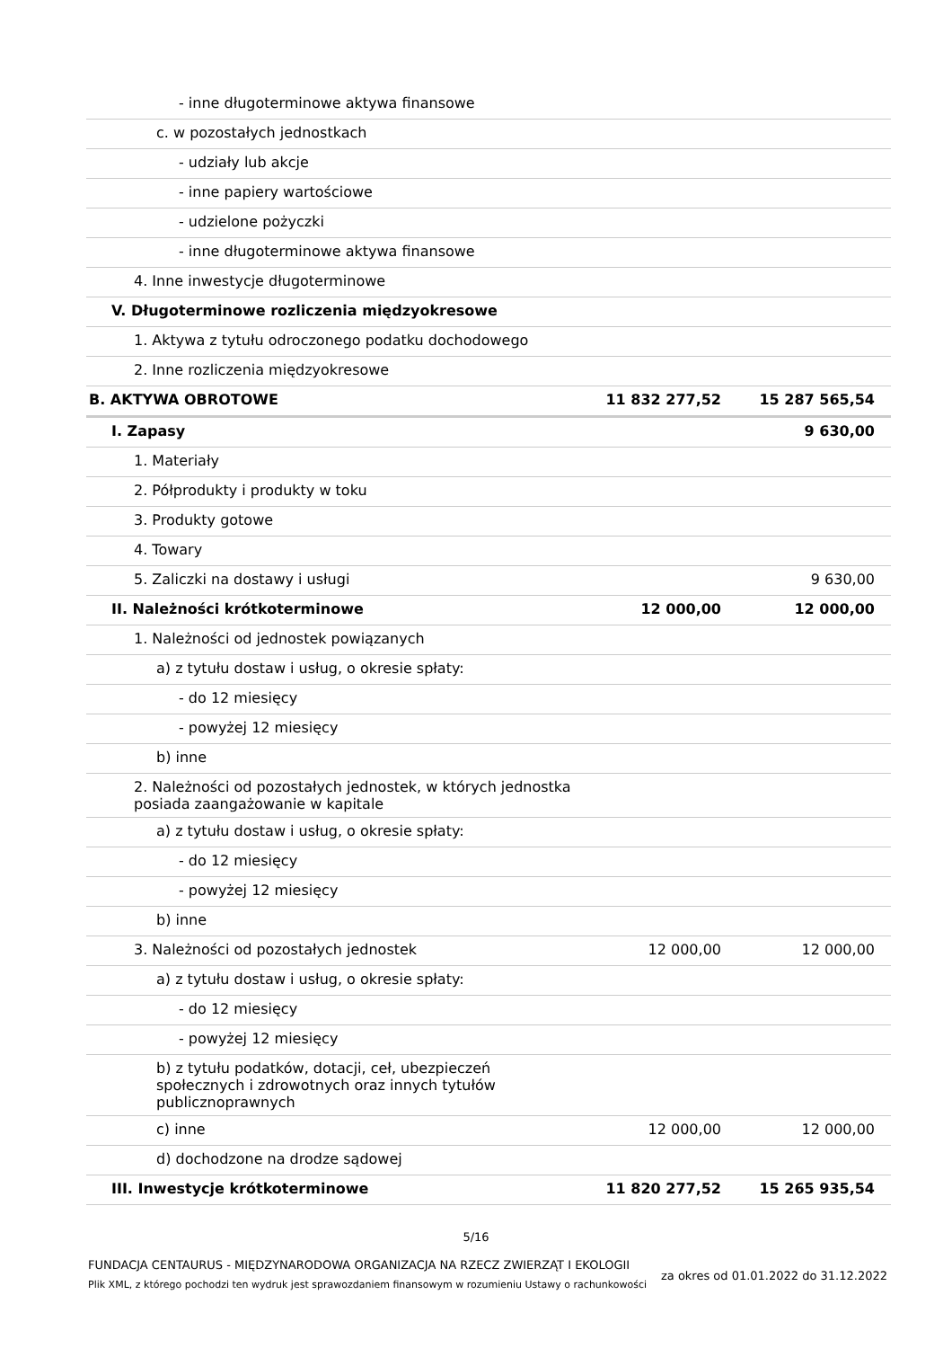| - inne długoterminowe aktywa finansowe | | |
| c. w pozostałych jednostkach | | |
| - udziały lub akcje | | |
| - inne papiery wartościowe | | |
| - udzielone pożyczki | | |
| - inne długoterminowe aktywa finansowe | | |
| 4. Inne inwestycje długoterminowe | | |
| V. Długoterminowe rozliczenia międzyokresowe | | |
| 1. Aktywa z tytułu odroczonego podatku dochodowego | | |
| 2. Inne rozliczenia międzyokresowe | | |
| B. AKTYWA OBROTOWE | 11 832 277,52 | 15 287 565,54 |
| I. Zapasy | | 9 630,00 |
| 1. Materiały | | |
| 2. Półprodukty i produkty w toku | | |
| 3. Produkty gotowe | | |
| 4. Towary | | |
| 5. Zaliczki na dostawy i usługi | | 9 630,00 |
| II. Należności krótkoterminowe | 12 000,00 | 12 000,00 |
| 1. Należności od jednostek powiązanych | | |
| a) z tytułu dostaw i usług, o okresie spłaty: | | |
| - do 12 miesięcy | | |
| - powyżej 12 miesięcy | | |
| b) inne | | |
| 2. Należności od pozostałych jednostek, w których jednostka posiada zaangażowanie w kapitale | | |
| a) z tytułu dostaw i usług, o okresie spłaty: | | |
| - do 12 miesięcy | | |
| - powyżej 12 miesięcy | | |
| b) inne | | |
| 3. Należności od pozostałych jednostek | 12 000,00 | 12 000,00 |
| a) z tytułu dostaw i usług, o okresie spłaty: | | |
| - do 12 miesięcy | | |
| - powyżej 12 miesięcy | | |
| b) z tytułu podatków, dotacji, ceł, ubezpieczeń społecznych i zdrowotnych oraz innych tytułów publicznoprawnych | | |
| c) inne | 12 000,00 | 12 000,00 |
| d) dochodzone na drodze sądowej | | |
| III. Inwestycje krótkoterminowe | 11 820 277,52 | 15 265 935,54 |
5/16
FUNDACJA CENTAURUS - MIĘDZYNARODOWA ORGANIZACJA NA RZECZ ZWIERZĄT I EKOLOGII
Plik XML, z którego pochodzi ten wydruk jest sprawozdaniem finansowym w rozumieniu Ustawy o rachunkowości
za okres od 01.01.2022 do 31.12.2022